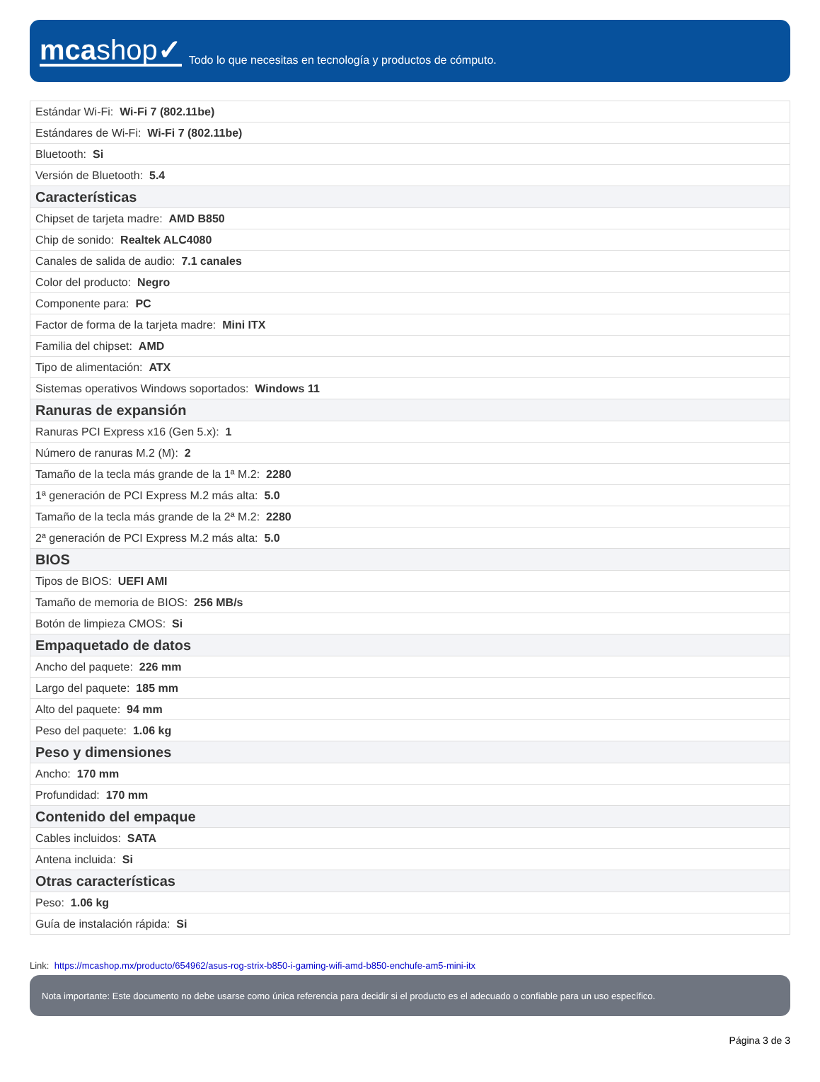mcashop✓
Todo lo que necesitas en tecnología y productos de cómputo.
| Estándar Wi-Fi: Wi-Fi 7 (802.11be) |
| Estándares de Wi-Fi: Wi-Fi 7 (802.11be) |
| Bluetooth: Si |
| Versión de Bluetooth: 5.4 |
| Características |
| Chipset de tarjeta madre: AMD B850 |
| Chip de sonido: Realtek ALC4080 |
| Canales de salida de audio: 7.1 canales |
| Color del producto: Negro |
| Componente para: PC |
| Factor de forma de la tarjeta madre: Mini ITX |
| Familia del chipset: AMD |
| Tipo de alimentación: ATX |
| Sistemas operativos Windows soportados: Windows 11 |
| Ranuras de expansión |
| Ranuras PCI Express x16 (Gen 5.x): 1 |
| Número de ranuras M.2 (M): 2 |
| Tamaño de la tecla más grande de la 1ª M.2: 2280 |
| 1ª generación de PCI Express M.2 más alta: 5.0 |
| Tamaño de la tecla más grande de la 2ª M.2: 2280 |
| 2ª generación de PCI Express M.2 más alta: 5.0 |
| BIOS |
| Tipos de BIOS: UEFI AMI |
| Tamaño de memoria de BIOS: 256 MB/s |
| Botón de limpieza CMOS: Si |
| Empaquetado de datos |
| Ancho del paquete: 226 mm |
| Largo del paquete: 185 mm |
| Alto del paquete: 94 mm |
| Peso del paquete: 1.06 kg |
| Peso y dimensiones |
| Ancho: 170 mm |
| Profundidad: 170 mm |
| Contenido del empaque |
| Cables incluidos: SATA |
| Antena incluida: Si |
| Otras características |
| Peso: 1.06 kg |
| Guía de instalación rápida: Si |
Link: https://mcashop.mx/producto/654962/asus-rog-strix-b850-i-gaming-wifi-amd-b850-enchufe-am5-mini-itx
Nota importante: Este documento no debe usarse como única referencia para decidir si el producto es el adecuado o confiable para un uso específico.
Página 3 de 3